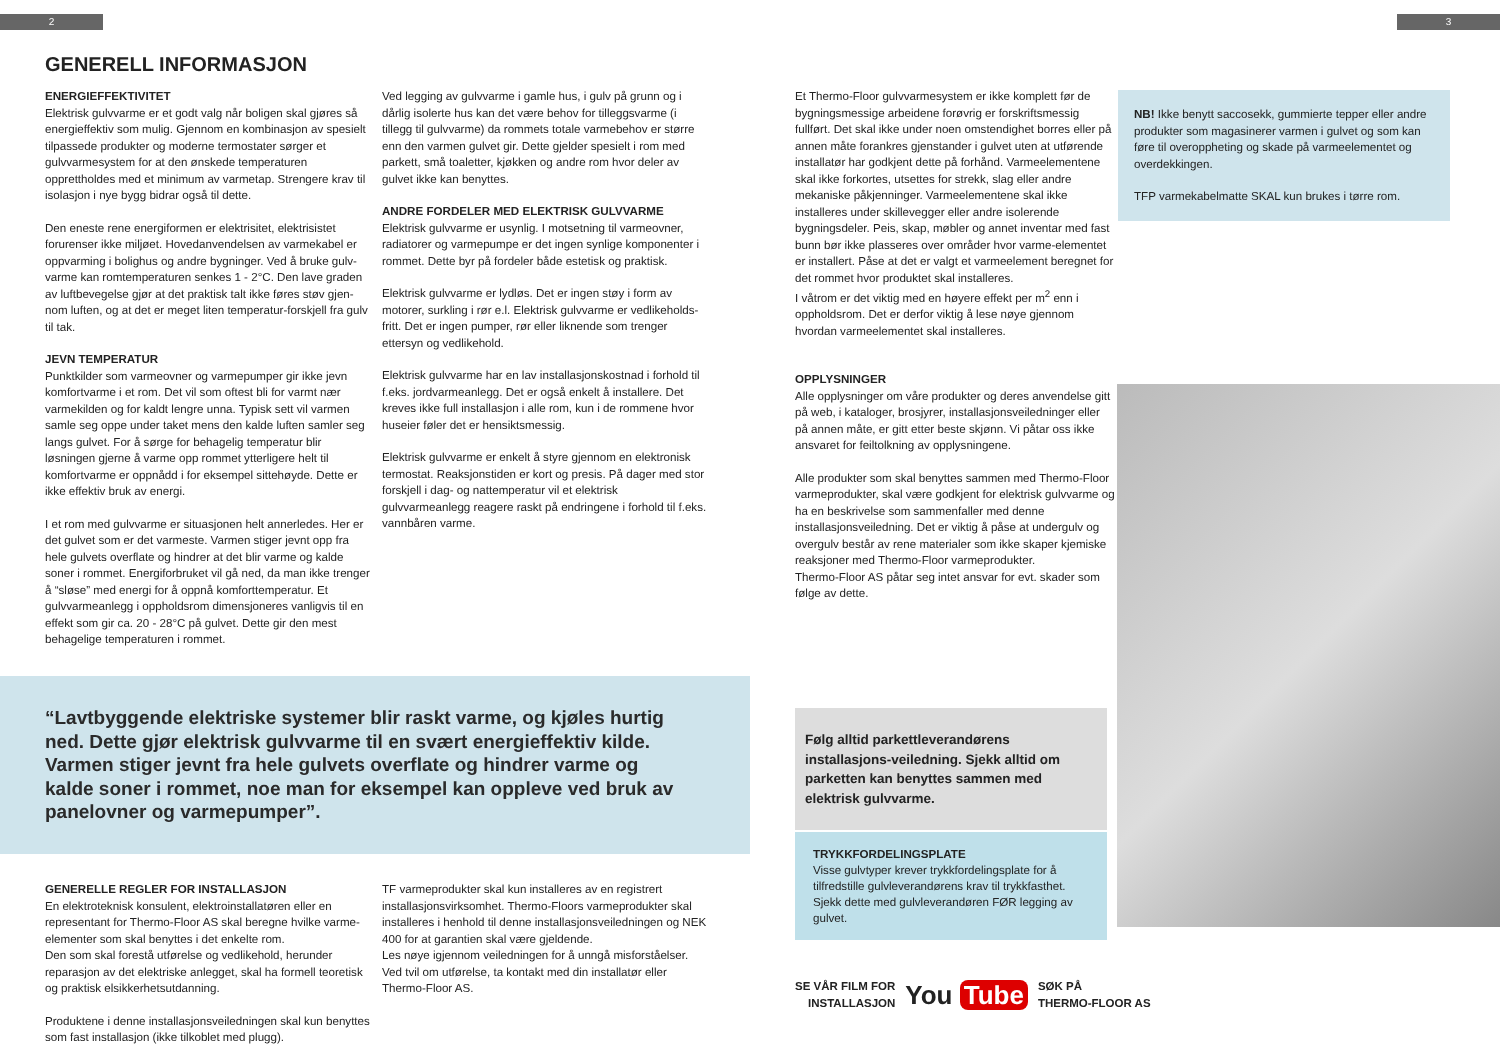2 3
GENERELL INFORMASJON
ENERGIEFFEKTIVITET
Elektrisk gulvvarme er et godt valg når boligen skal gjøres så energieffektiv som mulig. Gjennom en kombinasjon av spesielt tilpassede produkter og moderne termostater sørger et gulvvarmesystem for at den ønskede temperaturen opprettholdes med et minimum av varmetap. Strengere krav til isolasjon i nye bygg bidrar også til dette.
Den eneste rene energiformen er elektrisitet, elektrisistet forurenser ikke miljøet. Hovedanvendelsen av varmekabel er oppvarming i bolighus og andre bygninger. Ved å bruke gulv-varme kan romtemperaturen senkes 1 - 2°C. Den lave graden av luftbevegelse gjør at det praktisk talt ikke føres støv gjen-nom luften, og at det er meget liten temperatur-forskjell fra gulv til tak.
JEVN TEMPERATUR
Punktkilder som varmeovner og varmepumper gir ikke jevn komfortvarme i et rom. Det vil som oftest bli for varmt nær varmekilden og for kaldt lengre unna. Typisk sett vil varmen samle seg oppe under taket mens den kalde luften samler seg langs gulvet. For å sørge for behagelig temperatur blir løsningen gjerne å varme opp rommet ytterligere helt til komfortvarme er oppnådd i for eksempel sittehøyde. Dette er ikke effektiv bruk av energi.
I et rom med gulvvarme er situasjonen helt annerledes. Her er det gulvet som er det varmeste. Varmen stiger jevnt opp fra hele gulvets overflate og hindrer at det blir varme og kalde soner i rommet. Energiforbruket vil gå ned, da man ikke trenger å “sløse” med energi for å oppnå komforttemperatur. Et gulvvarmeanlegg i oppholdsrom dimensjoneres vanligvis til en effekt som gir ca. 20 - 28°C på gulvet. Dette gir den mest behagelige temperaturen i rommet.
Ved legging av gulvvarme i gamle hus, i gulv på grunn og i dårlig isolerte hus kan det være behov for tilleggsvarme (i tillegg til gulvvarme) da rommets totale varmebehov er større enn den varmen gulvet gir. Dette gjelder spesielt i rom med parkett, små toaletter, kjøkken og andre rom hvor deler av gulvet ikke kan benyttes.
ANDRE FORDELER MED ELEKTRISK GULVVARME
Elektrisk gulvvarme er usynlig. I motsetning til varmeovner, radiatorer og varmepumpe er det ingen synlige komponenter i rommet. Dette byr på fordeler både estetisk og praktisk.
Elektrisk gulvvarme er lydløs. Det er ingen støy i form av motorer, surkling i rør e.l. Elektrisk gulvvarme er vedlikeholds-fritt. Det er ingen pumper, rør eller liknende som trenger ettersyn og vedlikehold.
Elektrisk gulvvarme har en lav installasjonskostnad i forhold til f.eks. jordvarmeanlegg. Det er også enkelt å installere. Det kreves ikke full installasjon i alle rom, kun i de rommene hvor huseier føler det er hensiktsmessig.
Elektrisk gulvvarme er enkelt å styre gjennom en elektronisk termostat. Reaksjonstiden er kort og presis. På dager med stor forskjell i dag- og nattemperatur vil et elektrisk gulvvarmeanlegg reagere raskt på endringene i forhold til f.eks. vannbåren varme.
“Lavtbyggende elektriske systemer blir raskt varme, og kjøles hurtig ned. Dette gjør elektrisk gulvvarme til en svært energieffektiv kilde. Varmen stiger jevnt fra hele gulvets overflate og hindrer varme og kalde soner i rommet, noe man for eksempel kan oppleve ved bruk av panelovner og varmepumper”.
GENERELLE REGLER FOR INSTALLASJON
En elektroteknisk konsulent, elektroinstallatøren eller en representant for Thermo-Floor AS skal beregne hvilke varme-elementer som skal benyttes i det enkelte rom.
Den som skal forestå utførelse og vedlikehold, herunder reparasjon av det elektriske anlegget, skal ha formell teoretisk og praktisk elsikkerhetsutdanning.
Produktene i denne installasjonsveiledningen skal kun benyttes som fast installasjon (ikke tilkoblet med plugg).
TF varmeprodukter skal kun installeres av en registrert installasjonsvirksomhet. Thermo-Floors varmeprodukter skal installeres i henhold til denne installasjonsveiledningen og NEK 400 for at garantien skal være gjeldende.
Les nøye igjennom veiledningen for å unngå misforståelser. Ved tvil om utførelse, ta kontakt med din installatør eller Thermo-Floor AS.
Et Thermo-Floor gulvvarmesystem er ikke komplett før de bygningsmessige arbeidene forøvrig er forskriftsmessig fullført. Det skal ikke under noen omstendighet borres eller på annen måte forankres gjenstander i gulvet uten at utførende installatør har godkjent dette på forhånd. Varmeelementene skal ikke forkortes, utsettes for strekk, slag eller andre mekaniske påkjenninger. Varmeelementene skal ikke installeres under skillevegger eller andre isolerende bygningsdeler. Peis, skap, møbler og annet inventar med fast bunn bør ikke plasseres over områder hvor varme-elementet er installert. Påse at det er valgt et varmeelement beregnet for det rommet hvor produktet skal installeres.
I våtrom er det viktig med en høyere effekt per m<sup>2</sup> enn i oppholdsrom. Det er derfor viktig å lese nøye gjennom hvordan varmeelementet skal installeres.
OPPLYSNINGER
Alle opplysninger om våre produkter og deres anvendelse gitt på web, i kataloger, brosjyrer, installasjonsveiledninger eller på annen måte, er gitt etter beste skjønn. Vi påtar oss ikke ansvaret for feiltolkning av opplysningene.
Alle produkter som skal benyttes sammen med Thermo-Floor varmeprodukter, skal være godkjent for elektrisk gulvvarme og ha en beskrivelse som sammenfaller med denne installasjonsveiledning. Det er viktig å påse at undergulv og overgulv består av rene materialer som ikke skaper kjemiske reaksjoner med Thermo-Floor varmeprodukter.
Thermo-Floor AS påtar seg intet ansvar for evt. skader som følge av dette.
NB! Ikke benytt saccosekk, gummierte tepper eller andre produkter som magasinerer varmen i gulvet og som kan føre til overoppheting og skade på varmeelementet og overdekkingen.
TFP varmekabelmatte SKAL kun brukes i tørre rom.
Følg alltid parkettleverandørens installasjons-veiledning. Sjekk alltid om parketten kan benyttes sammen med elektrisk gulvvarme.
TRYKKFORDELINGSPLATE
Visse gulvtyper krever trykkfordelingsplate for å tilfredstille gulvleverandørens krav til trykkfasthet. Sjekk dette med gulvleverandøren FØR legging av gulvet.
SE VÅR FILM FOR
INSTALLASJON
You Tube
SØK PÅ
THERMO-FLOOR AS